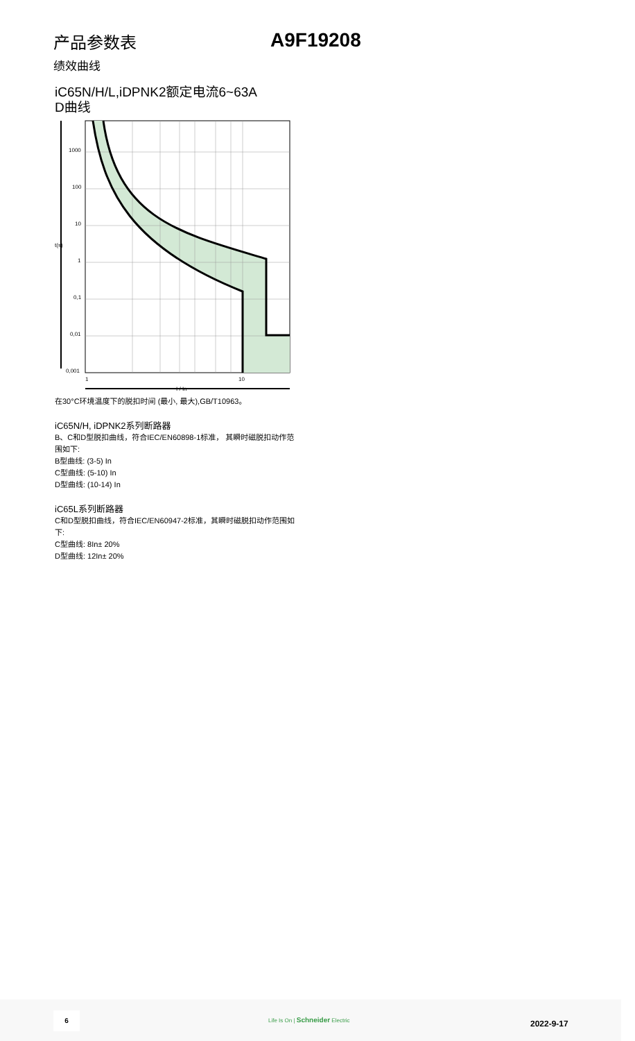产品参数表
A9F19208
绩效曲线
iC65N/H/L,iDPNK2额定电流6~63A
D曲线
t(s)
1000
100
10
1
0,1
0,01
0,001
1
10
I / In
在30°C环境温度下的脱扣时间 (最小, 最大),GB/T10963。
iC65N/H, iDPNK2系列断路器
B、C和D型脱扣曲线，符合IEC/EN60898-1标准， 其瞬时磁脱扣动作范围如下:
B型曲线: (3-5) In
C型曲线: (5-10) In
D型曲线: (10-14) In
iC65L系列断路器
C和D型脱扣曲线，符合IEC/EN60947-2标准，其瞬时磁脱扣动作范围如下:
C型曲线: 8In± 20%
D型曲线: 12In± 20%
6
Life Is On | Schneider Electric
2022-9-17